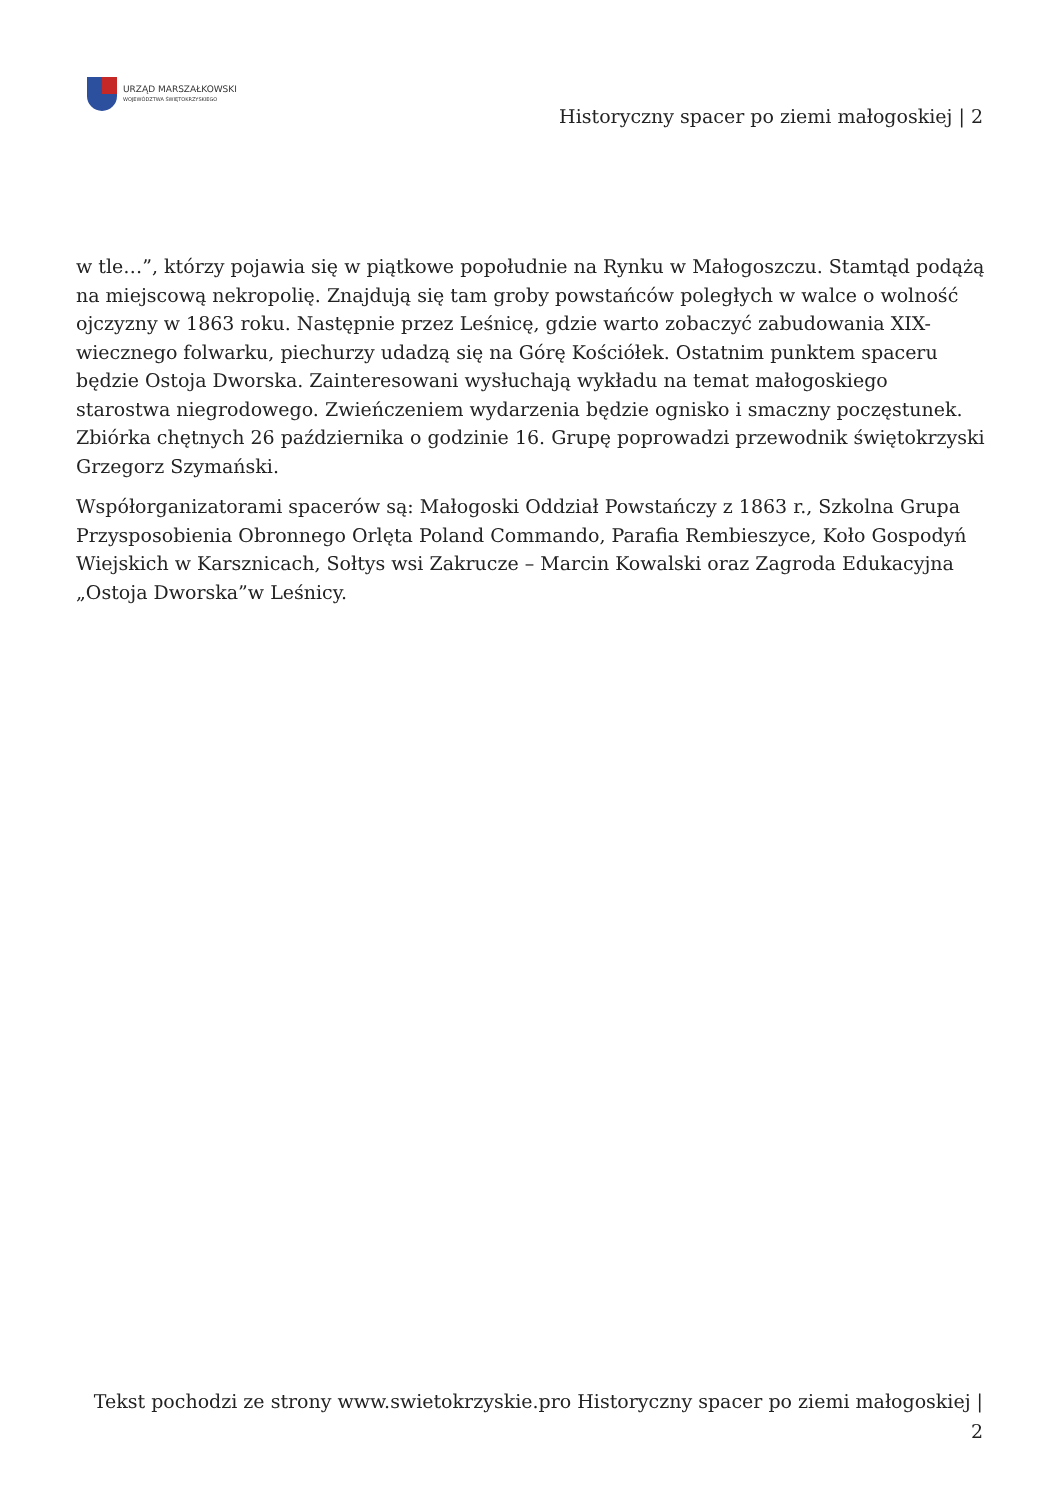URZĄD MARSZAŁKOWSKI
WOJEWÓDZTWA ŚWIĘTOKRZYSKIEGO
Historyczny spacer po ziemi małogoskiej | 2
w tle…”, którzy pojawia się w piątkowe popołudnie na Rynku w Małogoszczu. Stamtąd podążą na miejscową nekropolię. Znajdują się tam groby powstańców poległych w walce o wolność ojczyzny w 1863 roku. Następnie przez Leśnicę, gdzie warto zobaczyć zabudowania XIX-wiecznego folwarku, piechurzy udadzą się na Górę Kościółek. Ostatnim punktem spaceru będzie Ostoja Dworska. Zainteresowani wysłuchają wykładu na temat małogoskiego starostwa niegrodowego. Zwieńczeniem wydarzenia będzie ognisko i smaczny poczęstunek. Zbiórka chętnych 26 października o godzinie 16. Grupę poprowadzi przewodnik świętokrzyski Grzegorz Szymański.
Współorganizatorami spacerów są: Małogoski Oddział Powstańczy z 1863 r., Szkolna Grupa Przysposobienia Obronnego Orlęta Poland Commando, Parafia Rembieszyce, Koło Gospodyń Wiejskich w Karsznicach, Sołtys wsi Zakrucze – Marcin Kowalski oraz Zagroda Edukacyjna „Ostoja Dworska”w Leśnicy.
Tekst pochodzi ze strony www.swietokrzyskie.pro Historyczny spacer po ziemi małogoskiej |
2